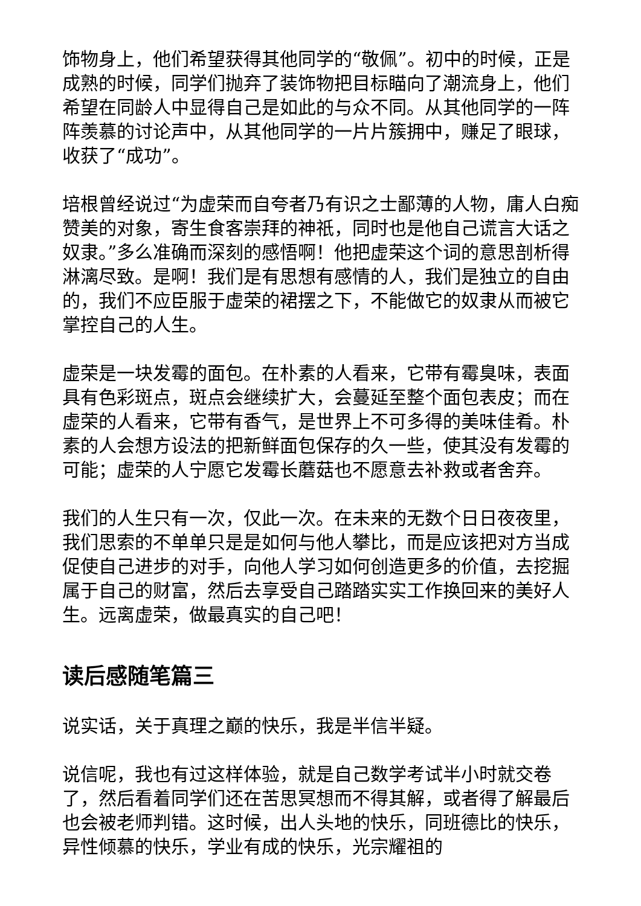饰物身上，他们希望获得其他同学的“敬佩”。初中的时候，正是成熟的时候，同学们抛弃了装饰物把目标瞄向了潮流身上，他们希望在同龄人中显得自己是如此的与众不同。从其他同学的一阵阵羡慕的讨论声中，从其他同学的一片片簇拥中，赚足了眼球，收获了“成功”。
培根曾经说过“为虚荣而自夸者乃有识之士鄙薄的人物，庸人白痴赞美的对象，寄生食客崇拜的神祇，同时也是他自己谎言大话之奴隶。”多么准确而深刻的感悟啊！他把虚荣这个词的意思剖析得淋漓尽致。是啊！我们是有思想有感情的人，我们是独立的自由的，我们不应臣服于虚荣的裙摆之下，不能做它的奴隶从而被它掌控自己的人生。
虚荣是一块发霉的面包。在朴素的人看来，它带有霉臭味，表面具有色彩斑点，斑点会继续扩大，会蔓延至整个面包表皮；而在虚荣的人看来，它带有香气，是世界上不可多得的美味佳肴。朴素的人会想方设法的把新鲜面包保存的久一些，使其没有发霉的可能；虚荣的人宁愿它发霉长蘑菇也不愿意去补救或者舍弃。
我们的人生只有一次，仅此一次。在未来的无数个日日夜夜里，我们思索的不单单只是是如何与他人攀比，而是应该把对方当成促使自己进步的对手，向他人学习如何创造更多的价值，去挖掘属于自己的财富，然后去享受自己踏踏实实工作换回来的美好人生。远离虚荣，做最真实的自己吧！
读后感随笔篇三
说实话，关于真理之巅的快乐，我是半信半疑。
说信呢，我也有过这样体验，就是自己数学考试半小时就交卷了，然后看着同学们还在苦思冥想而不得其解，或者得了解最后也会被老师判错。这时候，出人头地的快乐，同班德比的快乐，异性倾慕的快乐，学业有成的快乐，光宗耀祖的